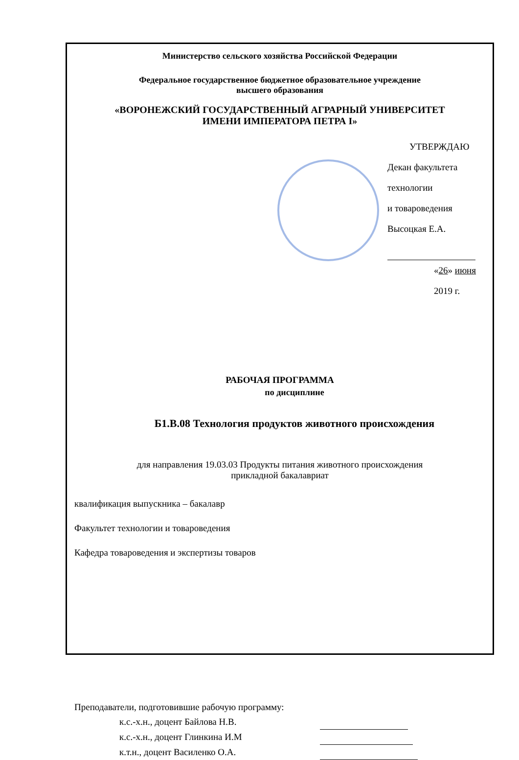Министерство сельского хозяйства Российской Федерации
Федеральное государственное бюджетное образовательное учреждение
высшего образования
«ВОРОНЕЖСКИЙ ГОСУДАРСТВЕННЫЙ АГРАРНЫЙ УНИВЕРСИТЕТ
ИМЕНИ ИМПЕРАТОРА ПЕТРА I»
УТВЕРЖДАЮ
Декан факультета технологии
и товароведения
Высоцкая Е.А.
«26» июня 2019 г.
РАБОЧАЯ ПРОГРАММА
по дисциплине
Б1.В.08 Технология продуктов животного происхождения
для направления 19.03.03 Продукты питания животного происхождения
прикладной бакалавриат
квалификация выпускника – бакалавр
Факультет технологии и товароведения
Кафедра товароведения и экспертизы товаров
Преподаватели, подготовившие рабочую программу:
к.с.-х.н., доцент Байлова Н.В.
к.с.-х.н., доцент Глинкина И.М
к.т.н., доцент Василенко О.А.